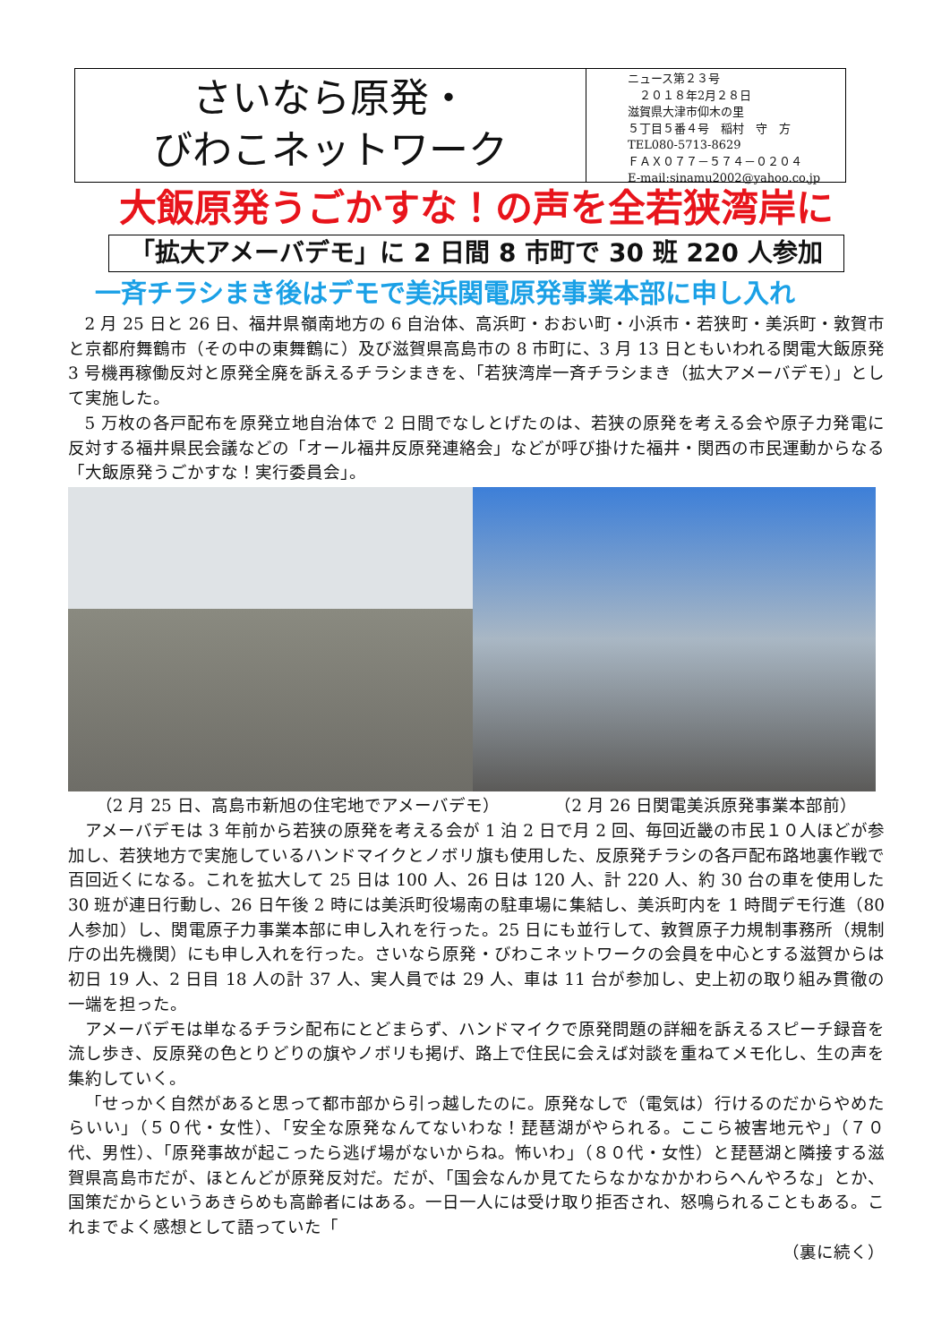さいなら原発・
びわこネットワーク
ニュース第２３号
　２０１８年2月２８日
滋賀県大津市仰木の里
５丁目５番４号　稲村　守　方
TEL080-5713-8629
ＦＡＸ０７７－５７４－０２０４
E-mail:sinamu2002@yahoo.co.jp
大飯原発うごかすな！の声を全若狭湾岸に
「拡大アメーバデモ」に 2 日間 8 市町で 30 班 220 人参加
一斉チラシまき後はデモで美浜関電原発事業本部に申し入れ
2 月 25 日と 26 日、福井県嶺南地方の 6 自治体、高浜町・おおい町・小浜市・若狭町・美浜町・敦賀市と京都府舞鶴市（その中の東舞鶴に）及び滋賀県高島市の 8 市町に、3 月 13 日ともいわれる関電大飯原発 3 号機再稼働反対と原発全廃を訴えるチラシまきを、「若狭湾岸一斉チラシまき（拡大アメーバデモ）」として実施した。
5 万枚の各戸配布を原発立地自治体で 2 日間でなしとげたのは、若狭の原発を考える会や原子力発電に反対する福井県民会議などの「オール福井反原発連絡会」などが呼び掛けた福井・関西の市民運動からなる「大飯原発うごかすな！実行委員会」。
（2 月 25 日、高島市新旭の住宅地でアメーバデモ） （2 月 26 日関電美浜原発事業本部前）
アメーバデモは 3 年前から若狭の原発を考える会が 1 泊 2 日で月 2 回、毎回近畿の市民１０人ほどが参加し、若狭地方で実施しているハンドマイクとノボリ旗も使用した、反原発チラシの各戸配布路地裏作戦で百回近くになる。これを拡大して 25 日は 100 人、26 日は 120 人、計 220 人、約 30 台の車を使用した 30 班が連日行動し、26 日午後 2 時には美浜町役場南の駐車場に集結し、美浜町内を 1 時間デモ行進（80 人参加）し、関電原子力事業本部に申し入れを行った。25 日にも並行して、敦賀原子力規制事務所（規制庁の出先機関）にも申し入れを行った。さいなら原発・びわこネットワークの会員を中心とする滋賀からは初日 19 人、2 日目 18 人の計 37 人、実人員では 29 人、車は 11 台が参加し、史上初の取り組み貫徹の一端を担った。
アメーバデモは単なるチラシ配布にとどまらず、ハンドマイクで原発問題の詳細を訴えるスピーチ録音を流し歩き、反原発の色とりどりの旗やノボリも掲げ、路上で住民に会えば対談を重ねてメモ化し、生の声を集約していく。
「せっかく自然があると思って都市部から引っ越したのに。原発なしで（電気は）行けるのだからやめたらいい」（５０代・女性）、「安全な原発なんてないわな！琵琶湖がやられる。ここら被害地元や」（７０代、男性）、「原発事故が起こったら逃げ場がないからね。怖いわ」（８０代・女性）と琵琶湖と隣接する滋賀県高島市だが、ほとんどが原発反対だ。だが、「国会なんか見てたらなかなかかわらへんやろな」とか、国策だからというあきらめも高齢者にはある。一日一人には受け取り拒否され、怒鳴られることもある。これまでよく感想として語っていた「
（裏に続く）